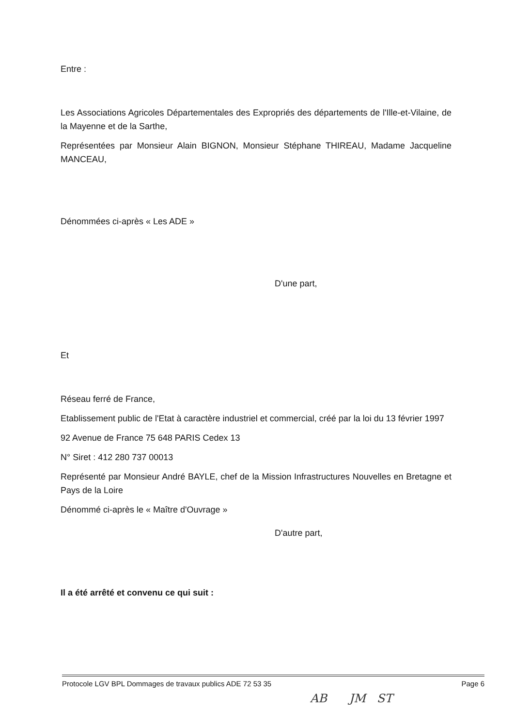Entre :
Les Associations Agricoles Départementales des Expropriés des départements de l'Ille-et-Vilaine, de la Mayenne et de la Sarthe,
Représentées par Monsieur Alain BIGNON, Monsieur Stéphane THIREAU, Madame Jacqueline MANCEAU,
Dénommées ci-après « Les ADE »
D'une part,
Et
Réseau ferré de France,
Etablissement public de l'Etat à caractère industriel et commercial, créé par la loi du 13 février 1997
92 Avenue de France 75 648 PARIS Cedex 13
N° Siret : 412 280 737 00013
Représenté par Monsieur André BAYLE, chef de la Mission Infrastructures Nouvelles en Bretagne et Pays de la Loire
Dénommé ci-après le « Maître d'Ouvrage »
D'autre part,
Il a été arrêté et convenu ce qui suit :
Protocole LGV BPL Dommages de travaux publics ADE 72 53 35 Page 6
AB JM ST